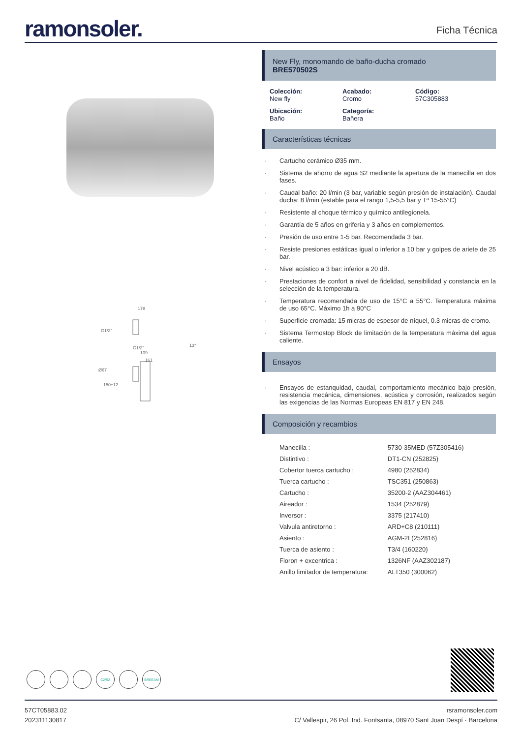ramonsoler.
Ficha Técnica
178
G1/2"
G1/2"
13°
109
161
Ø67
150±12
C2/S2 BREEAM
New Fly, monomando de baño-ducha cromado
BRE570502S
Colección:
New fly
Acabado:
Cromo
Código:
57C305883
Ubicación:
Baño
Categoría:
Bañera
Características técnicas
· Cartucho cerámico Ø35 mm.
· Sistema de ahorro de agua S2 mediante la apertura de la manecilla en dos fases.
· Caudal baño: 20 l/min (3 bar, variable según presión de instalación). Caudal ducha: 8 l/min (estable para el rango 1,5-5,5 bar y Tª 15-55°C)
· Resistente al choque térmico y químico antilegionela.
· Garantía de 5 años en grifería y 3 años en complementos.
· Presión de uso entre 1-5 bar. Recomendada 3 bar.
· Resiste presiones estáticas igual o inferior a 10 bar y golpes de ariete de 25 bar.
· Nivel acústico a 3 bar: inferior a 20 dB.
· Prestaciones de confort a nivel de fidelidad, sensibilidad y constancia en la selección de la temperatura.
· Temperatura recomendada de uso de 15°C a 55°C. Temperatura máxima de uso 65°C. Máximo 1h a 90°C
· Superficie cromada: 15 micras de espesor de níquel, 0.3 micras de cromo.
· Sistema Termostop Block de limitación de la temperatura máxima del agua caliente.
Ensayos
· Ensayos de estanquidad, caudal, comportamiento mecánico bajo presión, resistencia mecánica, dimensiones, acústica y corrosión, realizados según las exigencias de las Normas Europeas EN 817 y EN 248.
Composición y recambios
| Manecilla : | 5730-35MED (57Z305416) |
| Distintivo : | DT1-CN (252825) |
| Cobertor tuerca cartucho : | 4980 (252834) |
| Tuerca cartucho : | TSC351 (250863) |
| Cartucho : | 35200-2 (AAZ304461) |
| Aireador : | 1534 (252879) |
| Inversor : | 3375 (217410) |
| Valvula antiretorno : | ARD+C8 (210111) |
| Asiento : | AGM-2I (252816) |
| Tuerca de asiento : | T3/4 (160220) |
| Floron + excentrica : | 1326NF (AAZ302187) |
| Anillo limitador de temperatura: | ALT350 (300062) |
57CT05883.02
202311130817
rsramonsoler.com
C/ Vallespir, 26 Pol. Ind. Fontsanta, 08970 Sant Joan Despí · Barcelona